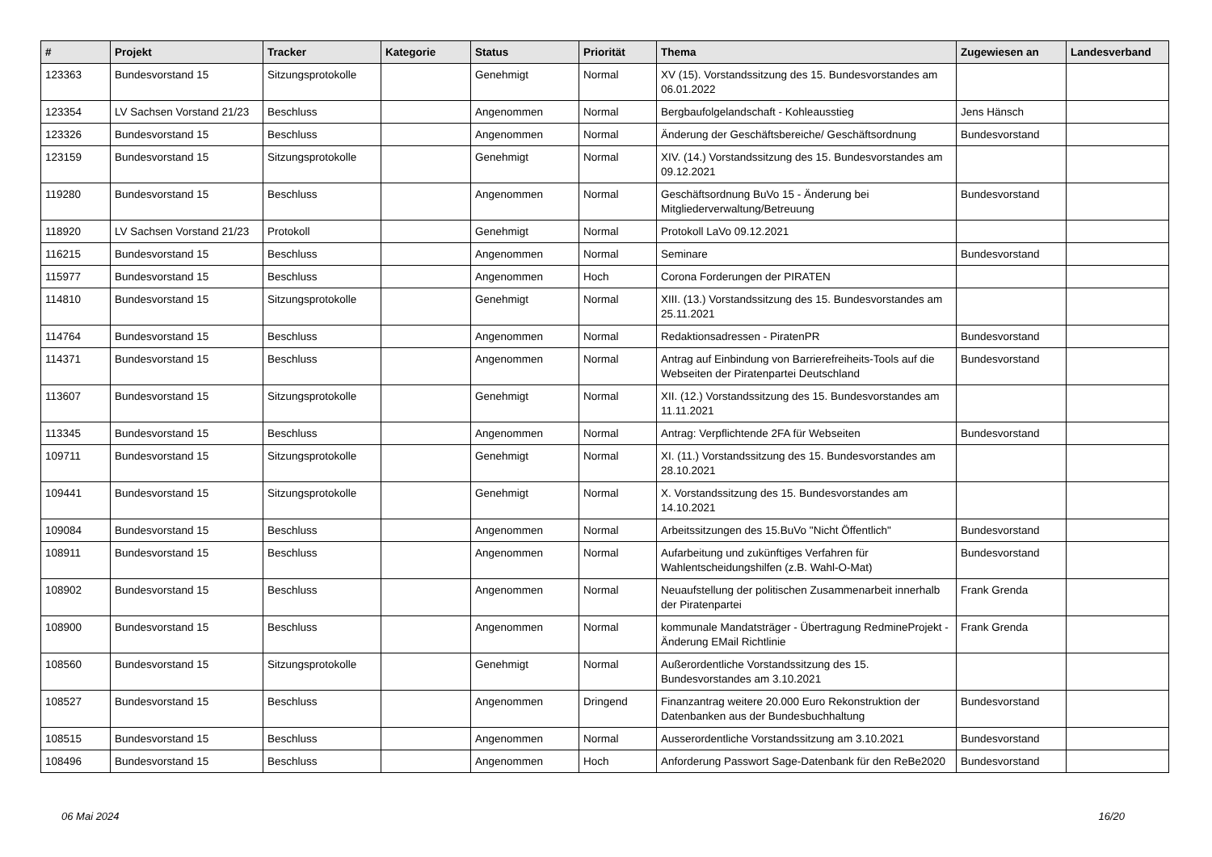| # | Projekt | Tracker | Kategorie | Status | Priorität | Thema | Zugewiesen an | Landesverband |
| --- | --- | --- | --- | --- | --- | --- | --- | --- |
| 123363 | Bundesvorstand 15 | Sitzungsprotokolle | | Genehmigt | Normal | XV (15). Vorstandssitzung des 15. Bundesvorstandes am 06.01.2022 | | |
| 123354 | LV Sachsen Vorstand 21/23 | Beschluss | | Angenommen | Normal | Bergbaufolgelandschaft - Kohleausstieg | Jens Hänsch | |
| 123326 | Bundesvorstand 15 | Beschluss | | Angenommen | Normal | Änderung der Geschäftsbereiche/ Geschäftsordnung | Bundesvorstand | |
| 123159 | Bundesvorstand 15 | Sitzungsprotokolle | | Genehmigt | Normal | XIV. (14.) Vorstandssitzung des 15. Bundesvorstandes am 09.12.2021 | | |
| 119280 | Bundesvorstand 15 | Beschluss | | Angenommen | Normal | Geschäftsordnung BuVo 15 - Änderung bei Mitgliederverwaltung/Betreuung | Bundesvorstand | |
| 118920 | LV Sachsen Vorstand 21/23 | Protokoll | | Genehmigt | Normal | Protokoll LaVo 09.12.2021 | | |
| 116215 | Bundesvorstand 15 | Beschluss | | Angenommen | Normal | Seminare | Bundesvorstand | |
| 115977 | Bundesvorstand 15 | Beschluss | | Angenommen | Hoch | Corona Forderungen der PIRATEN | | |
| 114810 | Bundesvorstand 15 | Sitzungsprotokolle | | Genehmigt | Normal | XIII. (13.) Vorstandssitzung des 15. Bundesvorstandes am 25.11.2021 | | |
| 114764 | Bundesvorstand 15 | Beschluss | | Angenommen | Normal | Redaktionsadressen - PiratenPR | Bundesvorstand | |
| 114371 | Bundesvorstand 15 | Beschluss | | Angenommen | Normal | Antrag auf Einbindung von Barrierefreiheits-Tools auf die Webseiten der Piratenpartei Deutschland | Bundesvorstand | |
| 113607 | Bundesvorstand 15 | Sitzungsprotokolle | | Genehmigt | Normal | XII. (12.) Vorstandssitzung des 15. Bundesvorstandes am 11.11.2021 | | |
| 113345 | Bundesvorstand 15 | Beschluss | | Angenommen | Normal | Antrag: Verpflichtende 2FA für Webseiten | Bundesvorstand | |
| 109711 | Bundesvorstand 15 | Sitzungsprotokolle | | Genehmigt | Normal | XI. (11.) Vorstandssitzung des 15. Bundesvorstandes am 28.10.2021 | | |
| 109441 | Bundesvorstand 15 | Sitzungsprotokolle | | Genehmigt | Normal | X. Vorstandssitzung des 15. Bundesvorstandes am 14.10.2021 | | |
| 109084 | Bundesvorstand 15 | Beschluss | | Angenommen | Normal | Arbeitssitzungen des 15.BuVo "Nicht Öffentlich" | Bundesvorstand | |
| 108911 | Bundesvorstand 15 | Beschluss | | Angenommen | Normal | Aufarbeitung und zukünftiges Verfahren für Wahlentscheidungshilfen (z.B. Wahl-O-Mat) | Bundesvorstand | |
| 108902 | Bundesvorstand 15 | Beschluss | | Angenommen | Normal | Neuaufstellung der politischen Zusammenarbeit innerhalb der Piratenpartei | Frank Grenda | |
| 108900 | Bundesvorstand 15 | Beschluss | | Angenommen | Normal | kommunale Mandatsträger - Übertragung RedmineProjekt - Änderung EMail Richtlinie | Frank Grenda | |
| 108560 | Bundesvorstand 15 | Sitzungsprotokolle | | Genehmigt | Normal | Außerordentliche Vorstandssitzung des 15. Bundesvorstandes am 3.10.2021 | | |
| 108527 | Bundesvorstand 15 | Beschluss | | Angenommen | Dringend | Finanzantrag weitere 20.000 Euro Rekonstruktion der Datenbanken aus der Bundesbuchhaltung | Bundesvorstand | |
| 108515 | Bundesvorstand 15 | Beschluss | | Angenommen | Normal | Ausserordentliche Vorstandssitzung am 3.10.2021 | Bundesvorstand | |
| 108496 | Bundesvorstand 15 | Beschluss | | Angenommen | Hoch | Anforderung Passwort Sage-Datenbank für den ReBe2020 | Bundesvorstand | |
06 Mai 2024 16/20